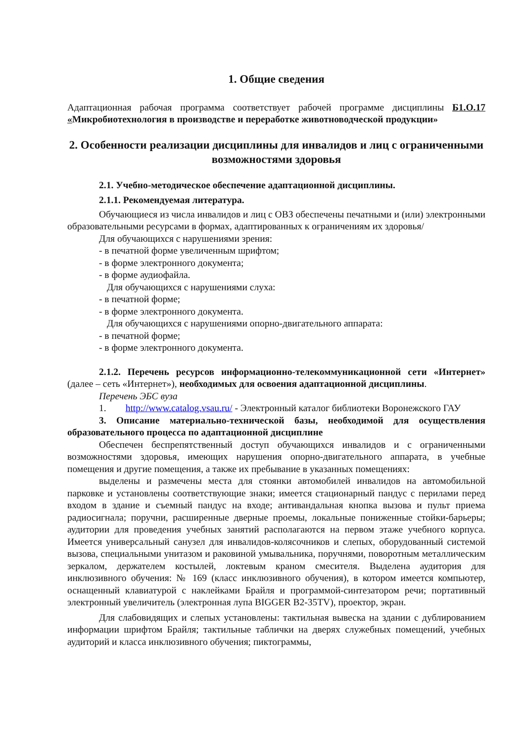1. Общие сведения
Адаптационная рабочая программа соответствует рабочей программе дисциплины Б1.О.17 «Микробиотехнология в производстве и переработке животноводческой продукции»
2. Особенности реализации дисциплины для инвалидов и лиц с ограниченными возможностями здоровья
2.1. Учебно-методическое обеспечение адаптационной дисциплины.
2.1.1. Рекомендуемая литература.
Обучающиеся из числа инвалидов и лиц с ОВЗ обеспечены печатными и (или) электронными образовательными ресурсами в формах, адаптированных к ограничениям их здоровья/
Для обучающихся с нарушениями зрения:
- в печатной форме увеличенным шрифтом;
- в форме электронного документа;
- в форме аудиофайла.
Для обучающихся с нарушениями слуха:
- в печатной форме;
- в форме электронного документа.
Для обучающихся с нарушениями опорно-двигательного аппарата:
- в печатной форме;
- в форме электронного документа.
2.1.2. Перечень ресурсов информационно-телекоммуникационной сети «Интернет» (далее – сеть «Интернет»), необходимых для освоения адаптационной дисциплины.
Перечень ЭБС вуза
1. http://www.catalog.vsau.ru/ - Электронный каталог библиотеки Воронежского ГАУ
3. Описание материально-технической базы, необходимой для осуществления образовательного процесса по адаптационной дисциплине
Обеспечен беспрепятственный доступ обучающихся инвалидов и с ограниченными возможностями здоровья, имеющих нарушения опорно-двигательного аппарата, в учебные помещения и другие помещения, а также их пребывание в указанных помещениях:
выделены и размечены места для стоянки автомобилей инвалидов на автомобильной парковке и установлены соответствующие знаки; имеется стационарный пандус с перилами перед входом в здание и съемный пандус на входе; антивандальная кнопка вызова и пульт приема радиосигнала; поручни, расширенные дверные проемы, локальные пониженные стойки-барьеры; аудитории для проведения учебных занятий располагаются на первом этаже учебного корпуса. Имеется универсальный санузел для инвалидов-колясочников и слепых, оборудованный системой вызова, специальными унитазом и раковиной умывальника, поручнями, поворотным металлическим зеркалом, держателем костылей, локтевым краном смесителя. Выделена аудитория для инклюзивного обучения: № 169 (класс инклюзивного обучения), в котором имеется компьютер, оснащенный клавиатурой с наклейками Брайля и программой-синтезатором речи; портативный электронный увеличитель (электронная лупа BIGGER B2-35TV), проектор, экран.
Для слабовидящих и слепых установлены: тактильная вывеска на здании с дублированием информации шрифтом Брайля; тактильные таблички на дверях служебных помещений, учебных аудиторий и класса инклюзивного обучения; пиктограммы,